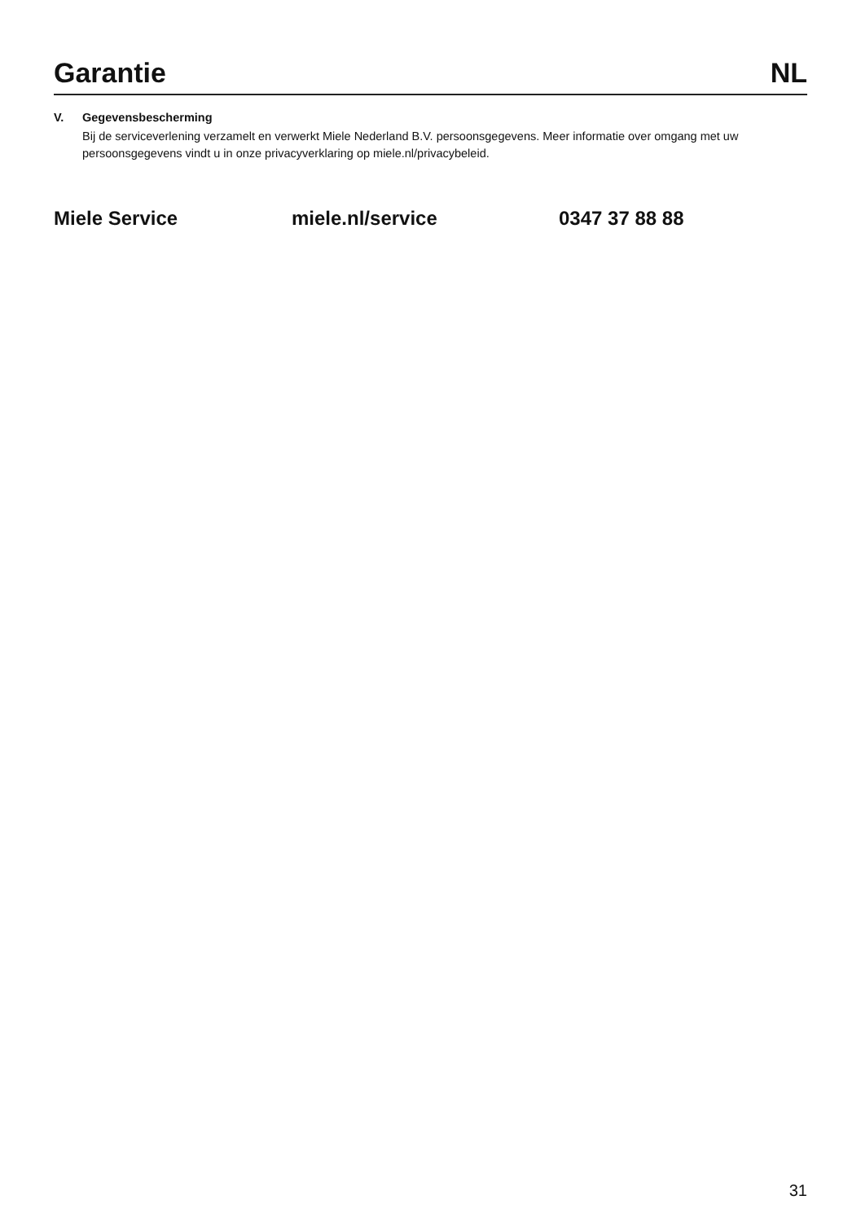Garantie NL
V. Gegevensbescherming
Bij de serviceverlening verzamelt en verwerkt Miele Nederland B.V. persoonsgegevens. Meer informatie over omgang met uw persoonsgegevens vindt u in onze privacyverklaring op miele.nl/privacybeleid.
Miele Service miele.nl/service 0347 37 88 88
31